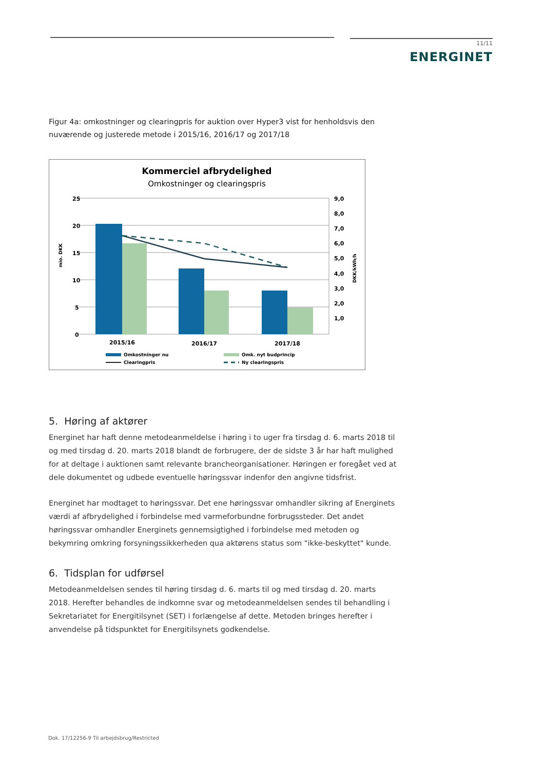11/11
ENERGINET
Figur 4a: omkostninger og clearingpris for auktion over Hyper3 vist for henholdsvis den nuværende og justerede metode i 2015/16, 2016/17 og 2017/18
Kommerciel afbrydelighed
Omkostninger og clearingspris
25
20
15
10
5
0
9,0
8,0
7,0
6,0
5,0
4,0
3,0
2,0
1,0
mio. DKK
DKK/kWh/h
2015/16
2016/17
2017/18
Omkostninger nu
Omk. nyt budprincip
Clearingpris
Ny clearingspris
5. Høring af aktører
Energinet har haft denne metodeanmeldelse i høring i to uger fra tirsdag d. 6. marts 2018 til og med tirsdag d. 20. marts 2018 blandt de forbrugere, der de sidste 3 år har haft mulighed for at deltage i auktionen samt relevante brancheorganisationer. Høringen er foregået ved at dele dokumentet og udbede eventuelle høringssvar indenfor den angivne tidsfrist.
Energinet har modtaget to høringssvar. Det ene høringssvar omhandler sikring af Energinets værdi af afbrydelighed i forbindelse med varmeforbundne forbrugssteder. Det andet høringssvar omhandler Energinets gennemsigtighed i forbindelse med metoden og bekymring omkring forsyningssikkerheden qua aktørens status som "ikke-beskyttet" kunde.
6. Tidsplan for udførsel
Metodeanmeldelsen sendes til høring tirsdag d. 6. marts til og med tirsdag d. 20. marts 2018. Herefter behandles de indkomne svar og metodeanmeldelsen sendes til behandling i Sekretariatet for Energitilsynet (SET) i forlængelse af dette. Metoden bringes herefter i anvendelse på tidspunktet for Energitilsynets godkendelse.
Dok. 17/12256-9 Til arbejdsbrug/Restricted